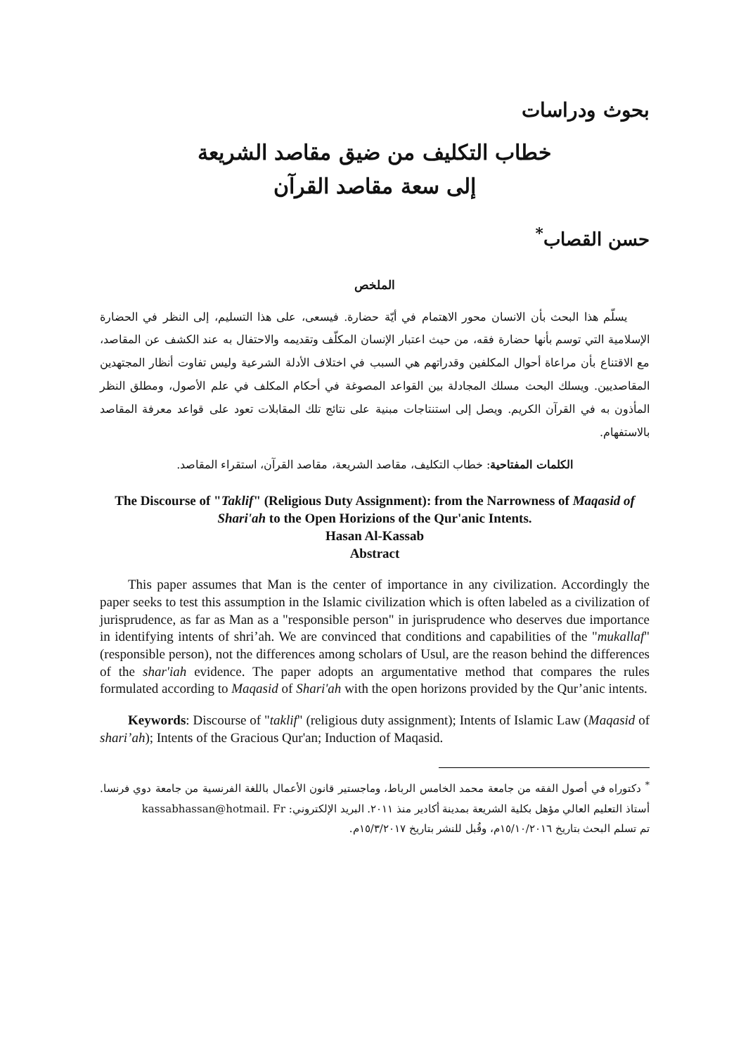بحوث ودراسات
خطاب التكليف من ضيق مقاصد الشريعة
إلى سعة مقاصد القرآن
حسن القصاب<sup>*</sup>
الملخص
يسلّم هذا البحث بأن الانسان محور الاهتمام في أيّة حضارة. فيسعى، على هذا التسليم، إلى النظر في الحضارة الإسلامية التي توسم بأنها حضارة فقه، من حيث اعتبار الإنسان المكلّف وتقديمه والاحتفال به عند الكشف عن المقاصد، مع الاقتناع بأن مراعاة أحوال المكلفين وقدراتهم هي السبب في اختلاف الأدلة الشرعية وليس تفاوت أنظار المجتهدين المقاصديين. ويسلك البحث مسلك المجادلة بين القواعد المصوغة في أحكام المكلف في علم الأصول، ومطلق النظر المأذون به في القرآن الكريم. ويصل إلى استنتاجات مبنية على نتائج تلك المقابلات تعود على قواعد معرفة المقاصد بالاستفهام.
الكلمات المفتاحية: خطاب التكليف، مقاصد الشريعة، مقاصد القرآن، استقراء المقاصد.
The Discourse of "Taklif" (Religious Duty Assignment): from the Narrowness of Maqasid of Shari'ah to the Open Horizions of the Qur'anic Intents.
Hasan Al-Kassab
Abstract
This paper assumes that Man is the center of importance in any civilization. Accordingly the paper seeks to test this assumption in the Islamic civilization which is often labeled as a civilization of jurisprudence, as far as Man as a "responsible person" in jurisprudence who deserves due importance in identifying intents of shri’ah. We are convinced that conditions and capabilities of the "mukallaf" (responsible person), not the differences among scholars of Usul, are the reason behind the differences of the shar'iah evidence. The paper adopts an argumentative method that compares the rules formulated according to Maqasid of Shari'ah with the open horizons provided by the Qur’anic intents.
Keywords: Discourse of "taklif" (religious duty assignment); Intents of Islamic Law (Maqasid of shari’ah); Intents of the Gracious Qur'an; Induction of Maqasid.
<sup>*</sup> دكتوراه في أصول الفقه من جامعة محمد الخامس الرباط، وماجستير قانون الأعمال باللغة الفرنسية من جامعة دوي فرنسا. أستاذ التعليم العالي مؤهل بكلية الشريعة بمدينة أكادير منذ ٢٠١١. البريد الإلكتروني: kassabhassan@hotmail. Fr
تم تسلم البحث بتاريخ ١٥/١٠/٢٠١٦م، وقُبل للنشر بتاريخ ١٥/٣/٢٠١٧م.